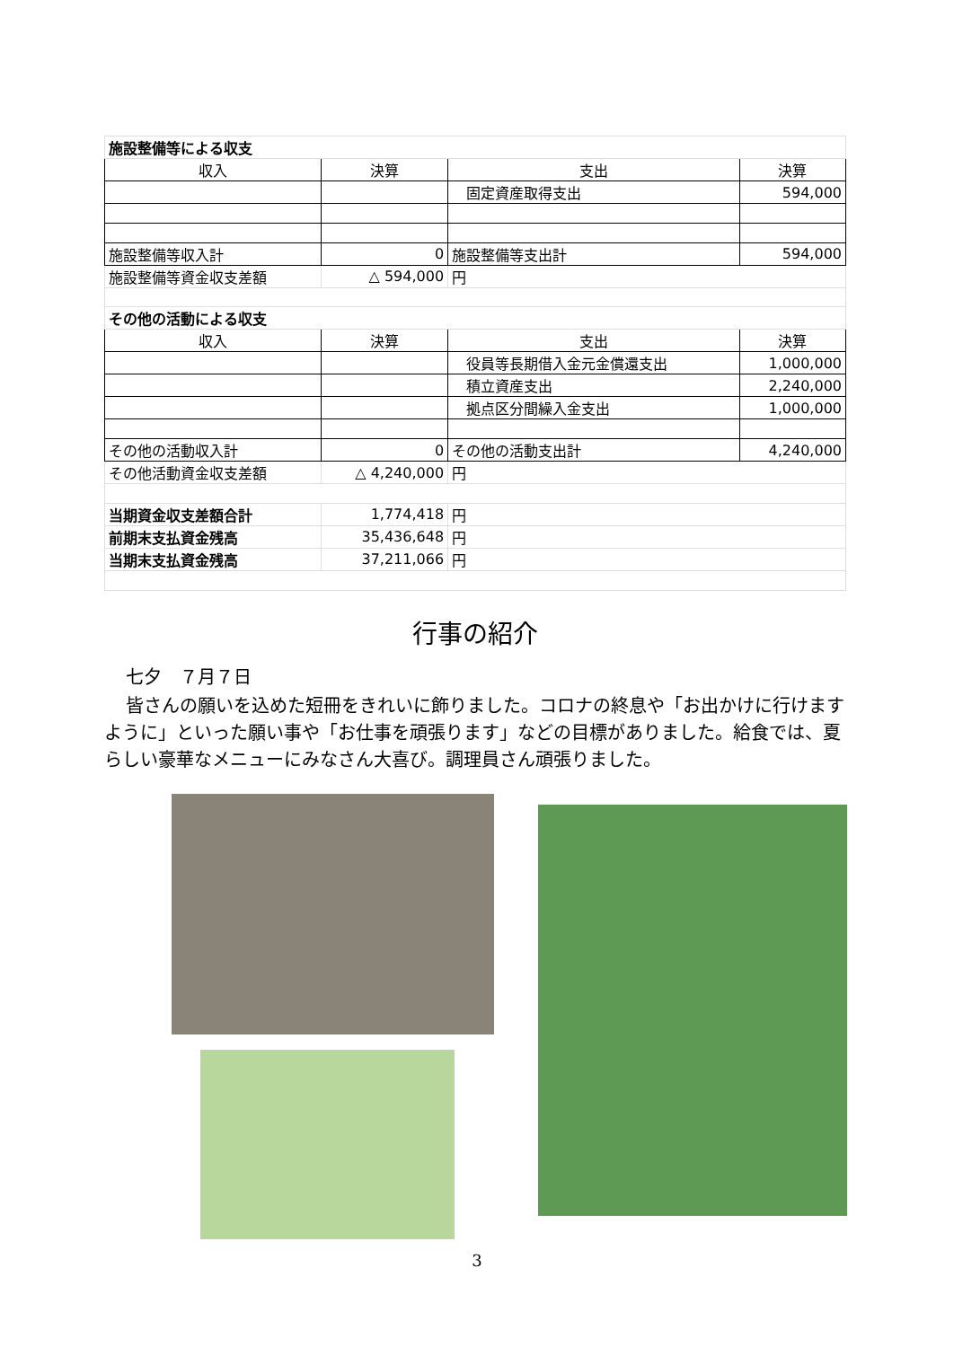| 施設整備等による収支 | | | |
| 収入 | 決算 | 支出 | 決算 |
| | | 固定資産取得支出 | 594,000 |
| 施設整備等収入計 | 0 | 施設整備等支出計 | 594,000 |
| 施設整備等資金収支差額 | △ 594,000 | 円 | |
| その他の活動による収支 | | | |
| 収入 | 決算 | 支出 | 決算 |
| | | 役員等長期借入金元金償還支出 | 1,000,000 |
| | | 積立資産支出 | 2,240,000 |
| | | 拠点区分間繰入金支出 | 1,000,000 |
| その他の活動収入計 | 0 | その他の活動支出計 | 4,240,000 |
| その他活動資金収支差額 | △ 4,240,000 | 円 | |
| 当期資金収支差額合計 | 1,774,418 | 円 | |
| 前期末支払資金残高 | 35,436,648 | 円 | |
| 当期末支払資金残高 | 37,211,066 | 円 | |
行事の紹介
七夕　７月７日
皆さんの願いを込めた短冊をきれいに飾りました。コロナの終息や「お出かけに行けますように」といった願い事や「お仕事を頑張ります」などの目標がありました。給食では、夏らしい豪華なメニューにみなさん大喜び。調理員さん頑張りました。
3